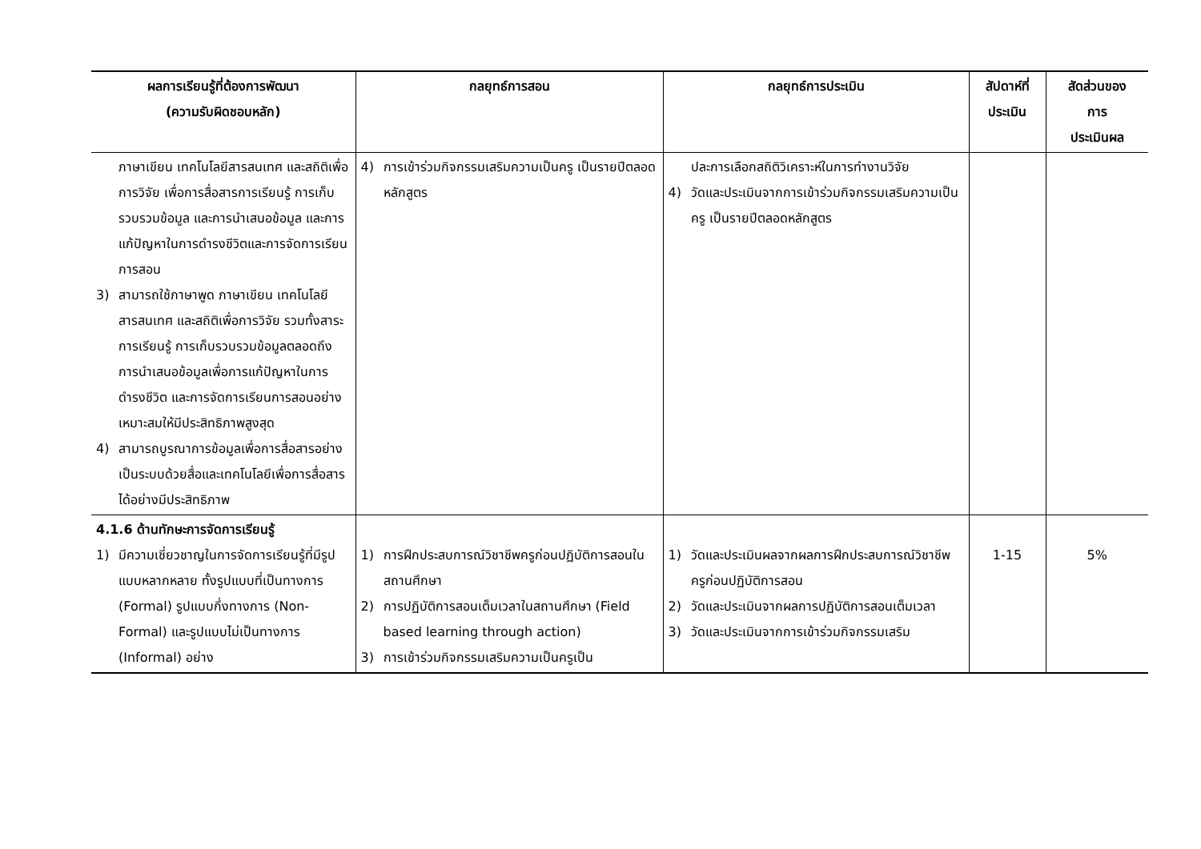| ผลการเรียนรู้ที่ต้องการพัฒนา (ความรับผิดชอบหลัก) | กลยุทธ์การสอน | กลยุทธ์การประเมิน | สัปดาห์ที่ ประเมิน | สัดส่วนของ การ ประเมินผล |
| --- | --- | --- | --- | --- |
| ภาษาเขียน เทคโนโลยีสารสนเทศ และสถิติเพื่อการวิจัย เพื่อการสื่อสารการเรียนรู้ การเก็บรวบรวมข้อมูล และการนำเสนอข้อมูล และการแก้ปัญหาในการดำรงชีวิตและการจัดการเรียนการสอน 3) สามารถใช้ภาษาพูด ภาษาเขียน เทคโนโลยีสารสนเทศ และสถิติเพื่อการวิจัย รวมทั้งสาระการเรียนรู้ การเก็บรวบรวมข้อมูลตลอดถึงการนำเสนอข้อมูลเพื่อการแก้ปัญหาในการดำรงชีวิต และการจัดการเรียนการสอนอย่างเหมาะสมให้มีประสิทธิภาพสูงสุด 4) สามารถบูรณาการข้อมูลเพื่อการสื่อสารอย่างเป็นระบบด้วยสื่อและเทคโนโลยีเพื่อการสื่อสารได้อย่างมีประสิทธิภาพ | 4) การเข้าร่วมกิจกรรมเสริมความเป็นครู เป็นรายปีตลอดหลักสูตร | ปละการเลือกสถิติวิเคราะห์ในการทำงานวิจัย 4) วัดและประเมินจากการเข้าร่วมกิจกรรมเสริมความเป็นครู เป็นรายปีตลอดหลักสูตร | | |
| 4.1.6 ด้านทักษะการจัดการเรียนรู้ 1) มีความเชี่ยวชาญในการจัดการเรียนรู้ที่มีรูปแบบหลากหลาย ทั้งรูปแบบที่เป็นทางการ (Formal) รูปแบบกึ่งทางการ (Non-Formal) และรูปแบบไม่เป็นทางการ (Informal) อย่าง | 1) การฝึกประสบการณ์วิชาชีพครูก่อนปฏิบัติการสอนในสถานศึกษา 2) การปฏิบัติการสอนเต็มเวลาในสถานศึกษา (Field based learning through action) 3) การเข้าร่วมกิจกรรมเสริมความเป็นครูเป็น | 1) วัดและประเมินผลจากผลการฝึกประสบการณ์วิชาชีพครูก่อนปฏิบัติการสอน 2) วัดและประเมินจากผลการปฏิบัติการสอนเต็มเวลา 3) วัดและประเมินจากการเข้าร่วมกิจกรรมเสริม | 1-15 | 5% |